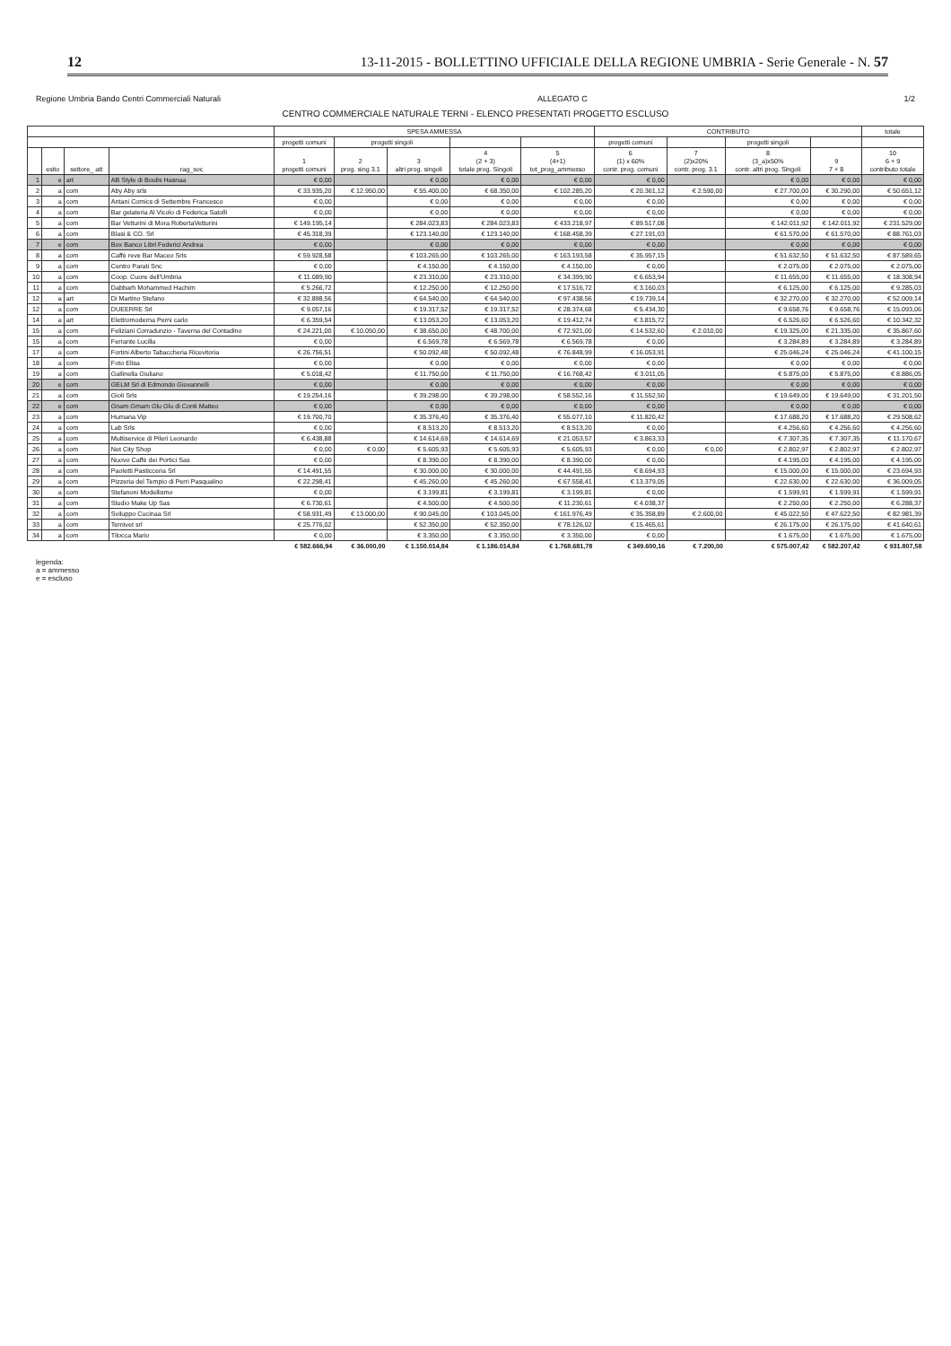12 13-11-2015 - BOLLETTINO UFFICIALE DELLA REGIONE UMBRIA - Serie Generale - N. 57
Regione Umbria Bando Centri Commerciali Naturali ALLEGATO C 1/2
CENTRO COMMERCIALE NATURALE TERNI - ELENCO PRESENTATI PROGETTO ESCLUSO
| | | | | SPESA AMMESSA | | | | | CONTRIBUTO | | | | totale |
| --- | --- | --- | --- | --- | --- | --- | --- | --- | --- | --- | --- | --- | --- |
| | | | | progetti comuni | progetti singoli | | | | progetti comuni | | progetti singoli | | |
| | esito | settore_ att | rag_soc | 1 progetti comuni | 2 prog. sing 3.1 | 3 altri prog. singoli | 4 (2 + 3) totale prog. Singoli | 5 (4+1) tot_prog_ammesso | 6 (1) x 60% contr. prog. comuni | 7 (2)x20% contr. prog. 3.1 | 8 (3_a)x50% contr. altri prog. Singoli | 9 7 + 8 | 10 6 + 9 contributo totale |
| 1 | e | art | AB Style di Boulis Hasnaa | € 0,00 | | € 0,00 | € 0,00 | € 0,00 | € 0,00 | | € 0,00 | € 0,00 | € 0,00 |
| 2 | a | com | Aby Aby srls | € 33.935,20 | € 12.950,00 | € 55.400,00 | € 68.350,00 | € 102.285,20 | € 20.361,12 | € 2.590,00 | € 27.700,00 | € 30.290,00 | € 50.651,12 |
| 3 | a | com | Antani Comics di Settembre Francesco | € 0,00 | | € 0,00 | € 0,00 | € 0,00 | € 0,00 | | € 0,00 | € 0,00 | € 0,00 |
| 4 | a | com | Bar gelateria Al Vicolo di Federica Satolli | € 0,00 | | € 0,00 | € 0,00 | € 0,00 | € 0,00 | | € 0,00 | € 0,00 | € 0,00 |
| 5 | a | com | Bar Vetturini di Mora RobertaVetturini | € 149.195,14 | | € 284.023,83 | € 284.023,83 | € 433.218,97 | € 89.517,08 | | € 142.011,92 | € 142.011,92 | € 231.529,00 |
| 6 | a | com | Blasi & CO. Srl | € 45.318,39 | | € 123.140,00 | € 123.140,00 | € 168.458,39 | € 27.191,03 | | € 61.570,00 | € 61.570,00 | € 88.761,03 |
| 7 | e | com | Box Banco Libri Federici Andrea | € 0,00 | | € 0,00 | € 0,00 | € 0,00 | € 0,00 | | € 0,00 | € 0,00 | € 0,00 |
| 8 | a | com | Caffè reve Bar Maceo Srls | € 59.928,58 | | € 103.265,00 | € 103.265,00 | € 163.193,58 | € 35.957,15 | | € 51.632,50 | € 51.632,50 | € 87.589,65 |
| 9 | a | com | Centro Parati Snc | € 0,00 | | € 4.150,00 | € 4.150,00 | € 4.150,00 | € 0,00 | | € 2.075,00 | € 2.075,00 | € 2.075,00 |
| 10 | a | com | Coop. Cuore dell'Umbria | € 11.089,90 | | € 23.310,00 | € 23.310,00 | € 34.399,90 | € 6.653,94 | | € 11.655,00 | € 11.655,00 | € 18.308,94 |
| 11 | a | com | Dabbarh Mohammed Hachim | € 5.266,72 | | € 12.250,00 | € 12.250,00 | € 17.516,72 | € 3.160,03 | | € 6.125,00 | € 6.125,00 | € 9.285,03 |
| 12 | a | art | Di Martino Stefano | € 32.898,56 | | € 64.540,00 | € 64.540,00 | € 97.438,56 | € 19.739,14 | | € 32.270,00 | € 32.270,00 | € 52.009,14 |
| 12 | a | com | DUEERRE Srl | € 9.057,16 | | € 19.317,52 | € 19.317,52 | € 28.374,68 | € 5.434,30 | | € 9.658,76 | € 9.658,76 | € 15.093,06 |
| 14 | a | art | Elettromoderna Perni carlo | € 6.359,54 | | € 13.053,20 | € 13.053,20 | € 19.412,74 | € 3.815,72 | | € 6.526,60 | € 6.526,60 | € 10.342,32 |
| 15 | a | com | Feliziani Corradunzio - Taverna del Contadino | € 24.221,00 | € 10.050,00 | € 38.650,00 | € 48.700,00 | € 72.921,00 | € 14.532,60 | € 2.010,00 | € 19.325,00 | € 21.335,00 | € 35.867,60 |
| 15 | a | com | Ferrante Lucilla | € 0,00 | | € 6.569,78 | € 6.569,78 | € 6.569,78 | € 0,00 | | € 3.284,89 | € 3.284,89 | € 3.284,89 |
| 17 | a | com | Fortini Alberto Tabaccheria Ricevitoria | € 26.756,51 | | € 50.092,48 | € 50.092,48 | € 76.848,99 | € 16.053,91 | | € 25.046,24 | € 25.046,24 | € 41.100,15 |
| 18 | a | com | Foto Elisa | € 0,00 | | € 0,00 | € 0,00 | € 0,00 | € 0,00 | | € 0,00 | € 0,00 | € 0,00 |
| 19 | a | com | Gallinella Giuliano | € 5.018,42 | | € 11.750,00 | € 11.750,00 | € 16.768,42 | € 3.011,05 | | € 5.875,00 | € 5.875,00 | € 8.886,05 |
| 20 | e | com | GELM Srl di Edmondo Giovannelli | € 0,00 | | € 0,00 | € 0,00 | € 0,00 | € 0,00 | | € 0,00 | € 0,00 | € 0,00 |
| 21 | a | com | Gioli Srls | € 19.254,16 | | € 39.298,00 | € 39.298,00 | € 58.552,16 | € 11.552,50 | | € 19.649,00 | € 19.649,00 | € 31.201,50 |
| 22 | e | com | Gnam Gmam Glu Glu di Conti Matteo | € 0,00 | | € 0,00 | € 0,00 | € 0,00 | € 0,00 | | € 0,00 | € 0,00 | € 0,00 |
| 23 | a | com | Humana Vip | € 19.700,70 | | € 35.376,40 | € 35.376,40 | € 55.077,10 | € 11.820,42 | | € 17.688,20 | € 17.688,20 | € 29.508,62 |
| 24 | a | com | Lab Srls | € 0,00 | | € 8.513,20 | € 8.513,20 | € 8.513,20 | € 0,00 | | € 4.256,60 | € 4.256,60 | € 4.256,60 |
| 25 | a | com | Multiservice di Pileri Leonardo | € 6.438,88 | | € 14.614,69 | € 14.614,69 | € 21.053,57 | € 3.863,33 | | € 7.307,35 | € 7.307,35 | € 11.170,67 |
| 26 | a | com | Net City Shop | € 0,00 | € 0,00 | € 5.605,93 | € 5.605,93 | € 5.605,93 | € 0,00 | € 0,00 | € 2.802,97 | € 2.802,97 | € 2.802,97 |
| 27 | a | com | Nuovo Caffè dei Portici Sas | € 0,00 | | € 8.390,00 | € 8.390,00 | € 8.390,00 | € 0,00 | | € 4.195,00 | € 4.195,00 | € 4.195,00 |
| 28 | a | com | Paoletti Pasticceria Srl | € 14.491,55 | | € 30.000,00 | € 30.000,00 | € 44.491,55 | € 8.694,93 | | € 15.000,00 | € 15.000,00 | € 23.694,93 |
| 29 | a | com | Pizzeria del Tempio di Perri Pasqualino | € 22.298,41 | | € 45.260,00 | € 45.260,00 | € 67.558,41 | € 13.379,05 | | € 22.630,00 | € 22.630,00 | € 36.009,05 |
| 30 | a | com | Stefanoni Modellismo | € 0,00 | | € 3.199,81 | € 3.199,81 | € 3.199,81 | € 0,00 | | € 1.599,91 | € 1.599,91 | € 1.599,91 |
| 31 | a | com | Studio Make Up Sas | € 6.730,61 | | € 4.500,00 | € 4.500,00 | € 11.230,61 | € 4.038,37 | | € 2.250,00 | € 2.250,00 | € 6.288,37 |
| 32 | a | com | Sviluppo Cucinaa Srl | € 58.931,49 | € 13.000,00 | € 90.045,00 | € 103.045,00 | € 161.976,49 | € 35.358,89 | € 2.600,00 | € 45.022,50 | € 47.622,50 | € 82.981,39 |
| 33 | a | com | Ternivet srl | € 25.776,02 | | € 52.350,00 | € 52.350,00 | € 78.126,02 | € 15.465,61 | | € 26.175,00 | € 26.175,00 | € 41.640,61 |
| 34 | a | com | Tilocca Mario | € 0,00 | | € 3.350,00 | € 3.350,00 | € 3.350,00 | € 0,00 | | € 1.675,00 | € 1.675,00 | € 1.675,00 |
| | | | | € 582.666,94 | € 36.000,00 | € 1.150.014,84 | € 1.186.014,84 | € 1.768.681,78 | € 349.600,16 | € 7.200,00 | € 575.007,42 | € 582.207,42 | € 931.807,58 |
legenda:
a = ammesso
e = escluso